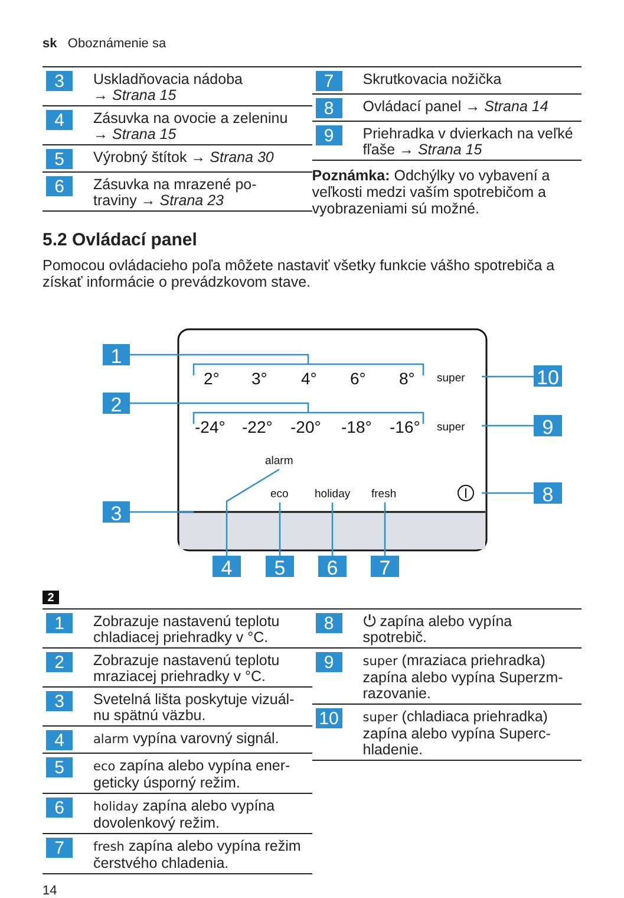sk Oboznámenie sa
| 3 | Uskladňovacia nádoba → Strana 15 |
| 4 | Zásuvka na ovocie a zeleninu → Strana 15 |
| 5 | Výrobný štítok → Strana 30 |
| 6 | Zásuvka na mrazené po- traviny → Strana 23 |
| 7 | Skrutkovacia nožička |
| 8 | Ovládací panel → Strana 14 |
| 9 | Priehradka v dvierkach na veľké fľaše → Strana 15 |
Poznámka: Odchýlky vo vybavení a veľkosti medzi vaším spotrebičom a vyobrazeniami sú možné.
5.2 Ovládací panel
Pomocou ovládacieho poľa môžete nastaviť všetky funkcie vášho spotrebiča a získať informácie o prevádzkovom stave.
1
2
3
10
9
8
4
5
6
7
2°
3°
4°
6°
8°
-24°
-22°
-20°
-18°
-16°
super
super
alarm
eco
holiday
fresh
2
| 1 | Zobrazuje nastavenú teplotu chladiacej priehradky v °C. |
| 2 | Zobrazuje nastavenú teplotu mraziacej priehradky v °C. |
| 3 | Svetelná lišta poskytuje vizuál-nu spätnú väzbu. |
| 4 | alarm vypína varovný signál. |
| 5 | eco zapína alebo vypína ener-geticky úsporný režim. |
| 6 | holiday zapína alebo vypína dovolenkový režim. |
| 7 | fresh zapína alebo vypína režim čerstvého chladenia. |
| 8 | ⏻ zapína alebo vypína spotrebič. |
| 9 | super (mraziaca priehradka) zapína alebo vypína Superzm-razovanie. |
| 10 | super (chladiaca priehradka) zapína alebo vypína Superc-hladenie. |
14